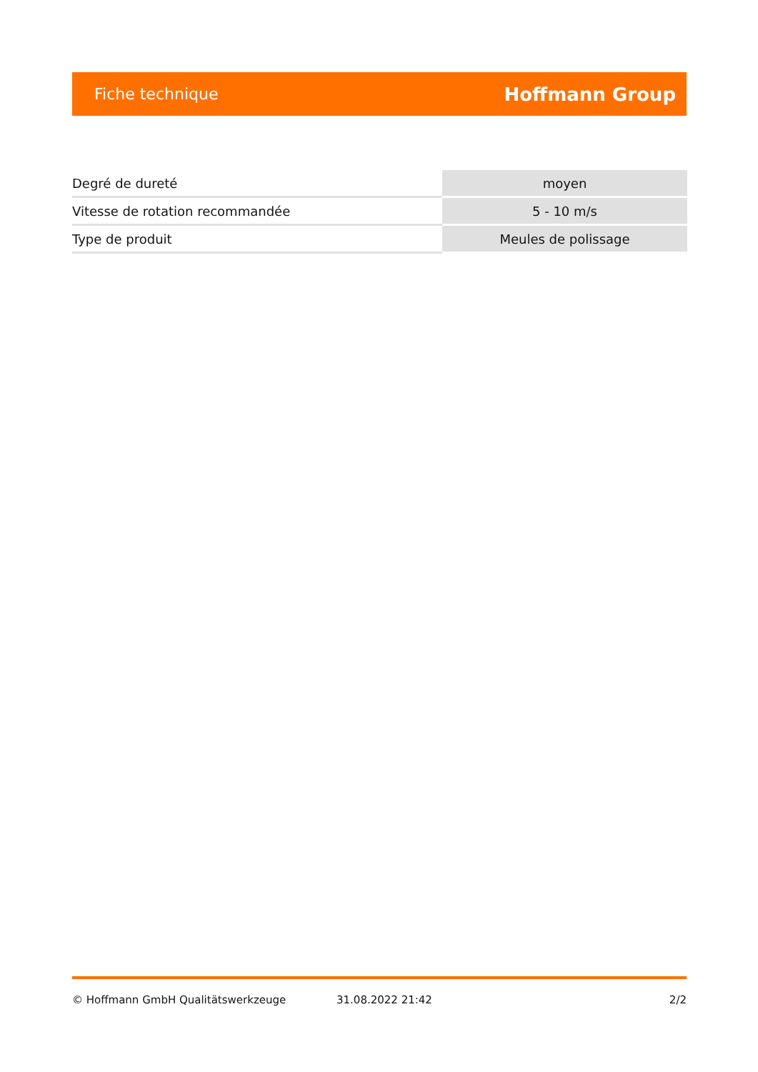Fiche technique Hoffmann Group
| Degré de dureté | moyen |
| Vitesse de rotation recommandée | 5 - 10 m/s |
| Type de produit | Meules de polissage |
© Hoffmann GmbH Qualitätswerkzeuge 31.08.2022 21:42 2/2